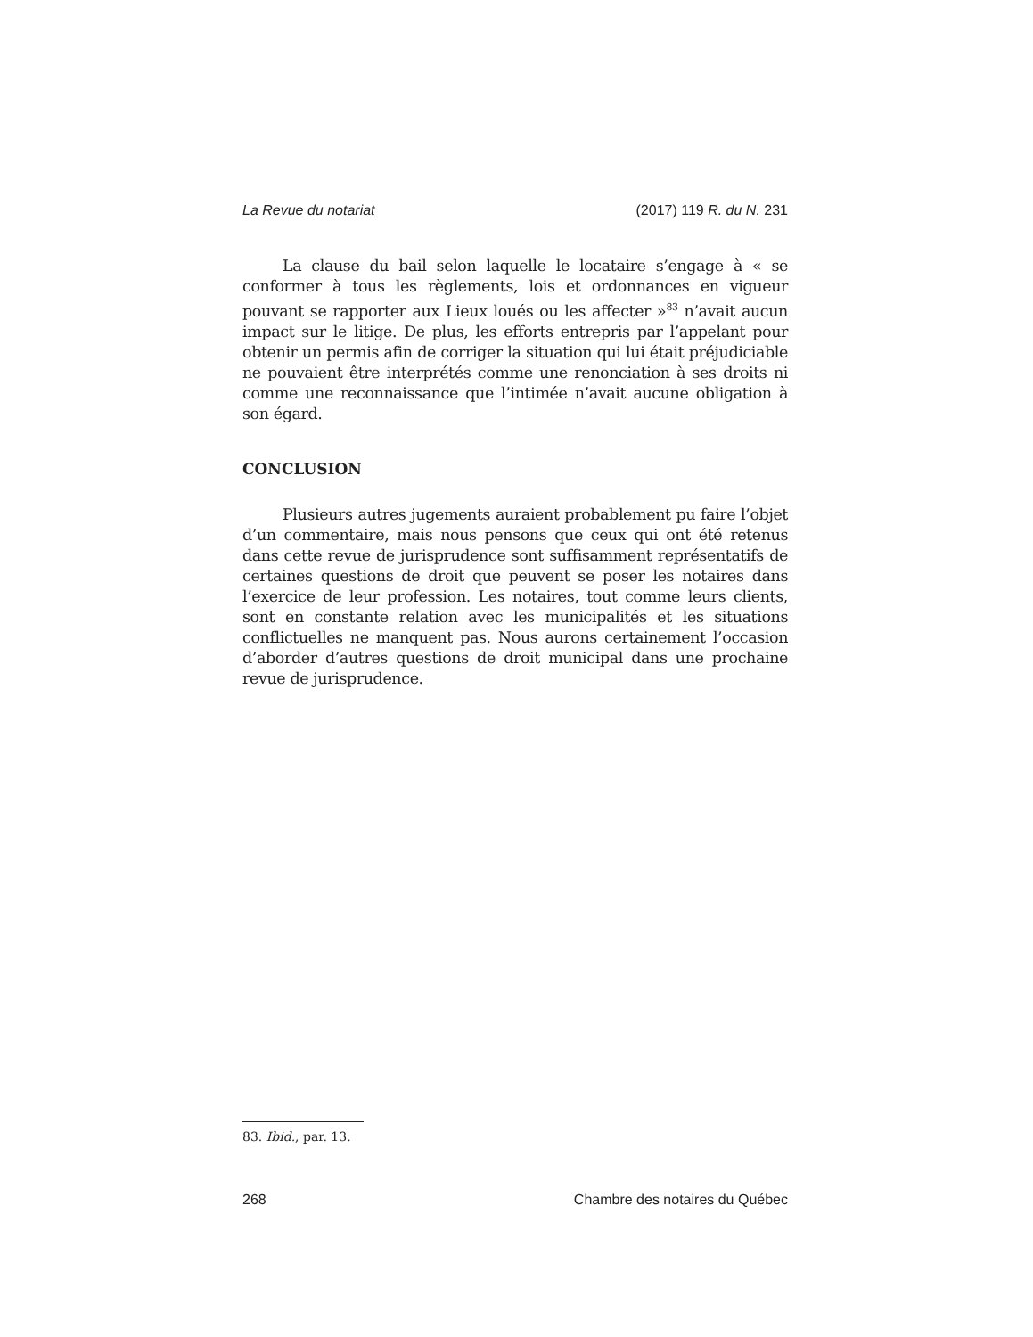La Revue du notariat (2017) 119 R. du N. 231
La clause du bail selon laquelle le locataire s’engage à « se conformer à tous les règlements, lois et ordonnances en vigueur pouvant se rapporter aux Lieux loués ou les affecter »<sup>83</sup> n’avait aucun impact sur le litige. De plus, les efforts entrepris par l’appelant pour obtenir un permis afin de corriger la situation qui lui était préjudiciable ne pouvaient être interprétés comme une renonciation à ses droits ni comme une reconnaissance que l’intimée n’avait aucune obligation à son égard.
CONCLUSION
Plusieurs autres jugements auraient probablement pu faire l’objet d’un commentaire, mais nous pensons que ceux qui ont été retenus dans cette revue de jurisprudence sont suffisamment représentatifs de certaines questions de droit que peuvent se poser les notaires dans l’exercice de leur profession. Les notaires, tout comme leurs clients, sont en constante relation avec les municipalités et les situations conflictuelles ne manquent pas. Nous aurons certainement l’occasion d’aborder d’autres questions de droit municipal dans une prochaine revue de jurisprudence.
83. Ibid., par. 13.
268 Chambre des notaires du Québec